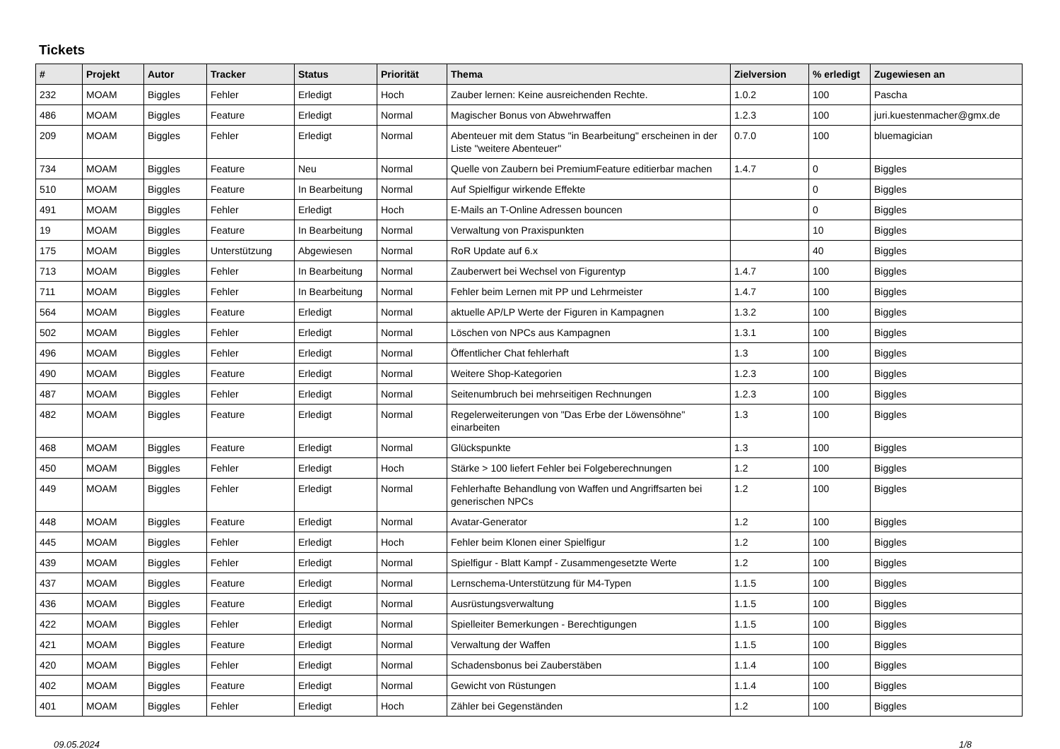Tickets
| # | Projekt | Autor | Tracker | Status | Priorität | Thema | Zielversion | % erledigt | Zugewiesen an |
| --- | --- | --- | --- | --- | --- | --- | --- | --- | --- |
| 232 | MOAM | Biggles | Fehler | Erledigt | Hoch | Zauber lernen: Keine ausreichenden Rechte. | 1.0.2 | 100 | Pascha |
| 486 | MOAM | Biggles | Feature | Erledigt | Normal | Magischer Bonus von Abwehrwaffen | 1.2.3 | 100 | juri.kuestenmacher@gmx.de |
| 209 | MOAM | Biggles | Fehler | Erledigt | Normal | Abenteuer mit dem Status "in Bearbeitung" erscheinen in der Liste "weitere Abenteuer" | 0.7.0 | 100 | bluemagician |
| 734 | MOAM | Biggles | Feature | Neu | Normal | Quelle von Zaubern bei PremiumFeature editierbar machen | 1.4.7 | 0 | Biggles |
| 510 | MOAM | Biggles | Feature | In Bearbeitung | Normal | Auf Spielfigur wirkende Effekte | | 0 | Biggles |
| 491 | MOAM | Biggles | Fehler | Erledigt | Hoch | E-Mails an T-Online Adressen bouncen | | 0 | Biggles |
| 19 | MOAM | Biggles | Feature | In Bearbeitung | Normal | Verwaltung von Praxispunkten | | 10 | Biggles |
| 175 | MOAM | Biggles | Unterstützung | Abgewiesen | Normal | RoR Update auf 6.x | | 40 | Biggles |
| 713 | MOAM | Biggles | Fehler | In Bearbeitung | Normal | Zauberwert bei Wechsel von Figurentyp | 1.4.7 | 100 | Biggles |
| 711 | MOAM | Biggles | Fehler | In Bearbeitung | Normal | Fehler beim Lernen mit PP und Lehrmeister | 1.4.7 | 100 | Biggles |
| 564 | MOAM | Biggles | Feature | Erledigt | Normal | aktuelle AP/LP Werte der Figuren in Kampagnen | 1.3.2 | 100 | Biggles |
| 502 | MOAM | Biggles | Fehler | Erledigt | Normal | Löschen von NPCs aus Kampagnen | 1.3.1 | 100 | Biggles |
| 496 | MOAM | Biggles | Fehler | Erledigt | Normal | Öffentlicher Chat fehlerhaft | 1.3 | 100 | Biggles |
| 490 | MOAM | Biggles | Feature | Erledigt | Normal | Weitere Shop-Kategorien | 1.2.3 | 100 | Biggles |
| 487 | MOAM | Biggles | Fehler | Erledigt | Normal | Seitenumbruch bei mehrseitigen Rechnungen | 1.2.3 | 100 | Biggles |
| 482 | MOAM | Biggles | Feature | Erledigt | Normal | Regelerweiterungen von "Das Erbe der Löwensöhne" einarbeiten | 1.3 | 100 | Biggles |
| 468 | MOAM | Biggles | Feature | Erledigt | Normal | Glückspunkte | 1.3 | 100 | Biggles |
| 450 | MOAM | Biggles | Fehler | Erledigt | Hoch | Stärke > 100 liefert Fehler bei Folgeberechnungen | 1.2 | 100 | Biggles |
| 449 | MOAM | Biggles | Fehler | Erledigt | Normal | Fehlerhafte Behandlung von Waffen und Angriffsarten bei generischen NPCs | 1.2 | 100 | Biggles |
| 448 | MOAM | Biggles | Feature | Erledigt | Normal | Avatar-Generator | 1.2 | 100 | Biggles |
| 445 | MOAM | Biggles | Fehler | Erledigt | Hoch | Fehler beim Klonen einer Spielfigur | 1.2 | 100 | Biggles |
| 439 | MOAM | Biggles | Fehler | Erledigt | Normal | Spielfigur - Blatt Kampf - Zusammengesetzte Werte | 1.2 | 100 | Biggles |
| 437 | MOAM | Biggles | Feature | Erledigt | Normal | Lernschema-Unterstützung für M4-Typen | 1.1.5 | 100 | Biggles |
| 436 | MOAM | Biggles | Feature | Erledigt | Normal | Ausrüstungsverwaltung | 1.1.5 | 100 | Biggles |
| 422 | MOAM | Biggles | Fehler | Erledigt | Normal | Spielleiter Bemerkungen - Berechtigungen | 1.1.5 | 100 | Biggles |
| 421 | MOAM | Biggles | Feature | Erledigt | Normal | Verwaltung der Waffen | 1.1.5 | 100 | Biggles |
| 420 | MOAM | Biggles | Fehler | Erledigt | Normal | Schadensbonus bei Zauberstäben | 1.1.4 | 100 | Biggles |
| 402 | MOAM | Biggles | Feature | Erledigt | Normal | Gewicht von Rüstungen | 1.1.4 | 100 | Biggles |
| 401 | MOAM | Biggles | Fehler | Erledigt | Hoch | Zähler bei Gegenständen | 1.2 | 100 | Biggles |
09.05.2024 1/8